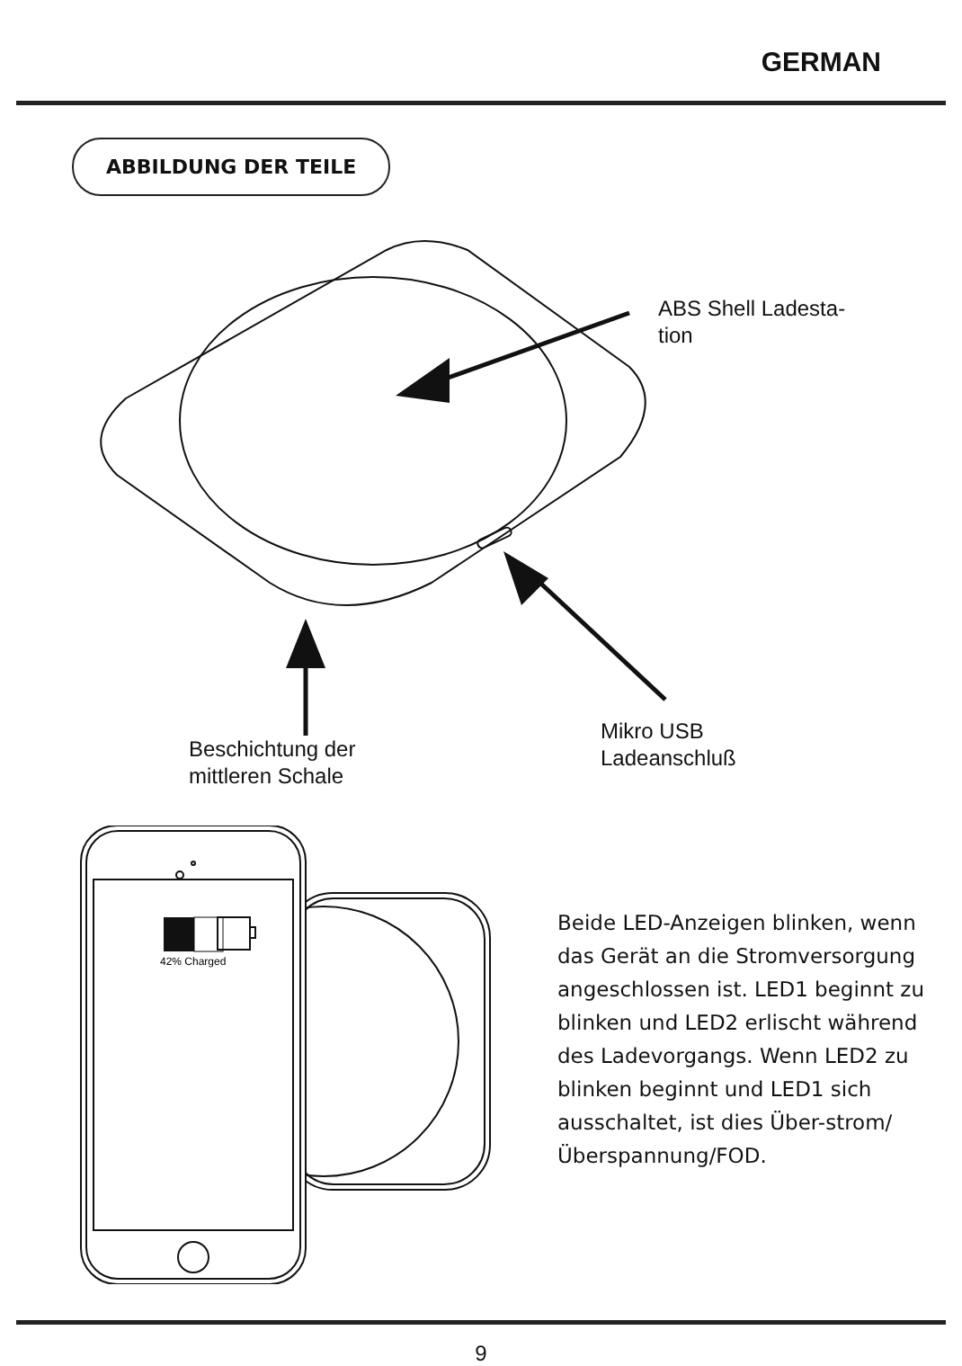GERMAN
ABBILDUNG DER TEILE
ABS Shell Ladesta-
tion
Beschichtung der
mittleren Schale
Mikro USB
Ladeanschluß
42% Charged
Beide LED-Anzeigen blinken, wenn das Gerät an die Stromversorgung angeschlossen ist. LED1 beginnt zu blinken und LED2 erlischt während des Ladevorgangs. Wenn LED2 zu blinken beginnt und LED1 sich ausschaltet, ist dies Über-strom/Überspannung/FOD.
9